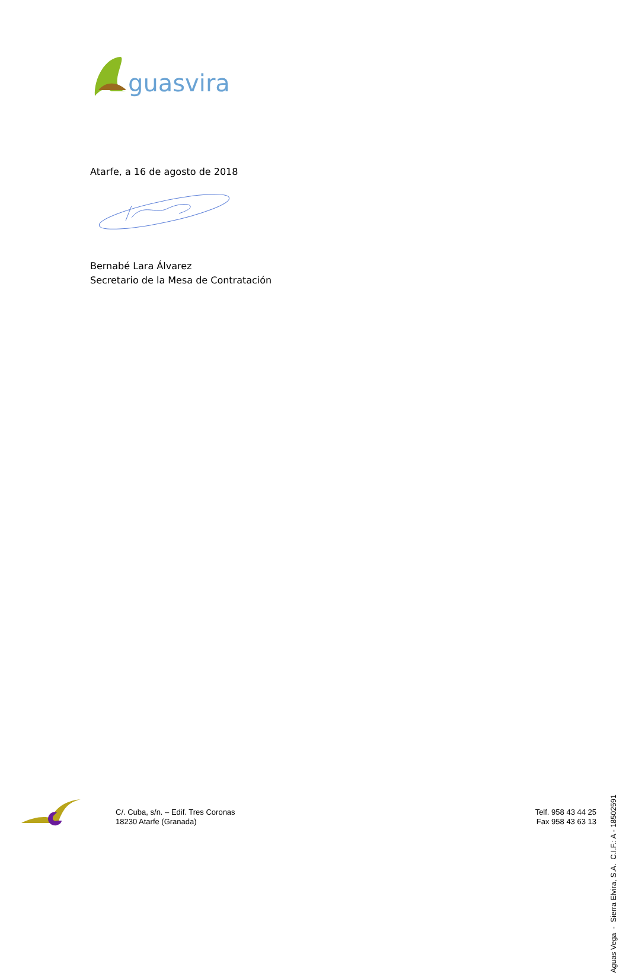guasvira
Atarfe, a 16 de agosto de 2018
Bernabé Lara Álvarez
Secretario de la Mesa de Contratación
Aguas Vega - Sierra Elvira, S.A. C.I.F.: A - 18502591
C/. Cuba, s/n. – Edif. Tres Coronas
18230 Atarfe (Granada)
Telf. 958 43 44 25
Fax 958 43 63 13